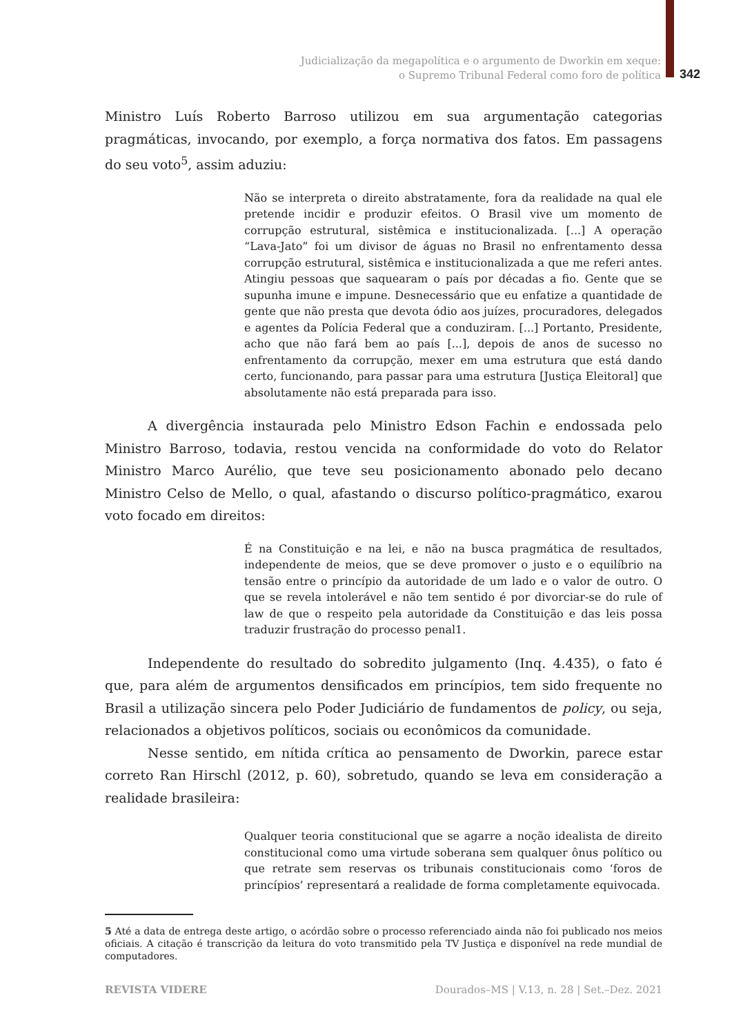Judicialização da megapolítica e o argumento de Dworkin em xeque:
o Supremo Tribunal Federal como foro de política
342
Ministro Luís Roberto Barroso utilizou em sua argumentação categorias pragmáticas, invocando, por exemplo, a força normativa dos fatos. Em passagens do seu voto<sup>5</sup>, assim aduziu:
Não se interpreta o direito abstratamente, fora da realidade na qual ele pretende incidir e produzir efeitos. O Brasil vive um momento de corrupção estrutural, sistêmica e institucionalizada. [...] A operação “Lava-Jato” foi um divisor de águas no Brasil no enfrentamento dessa corrupção estrutural, sistêmica e institucionalizada a que me referi antes. Atingiu pessoas que saquearam o país por décadas a fio. Gente que se supunha imune e impune. Desnecessário que eu enfatize a quantidade de gente que não presta que devota ódio aos juízes, procuradores, delegados e agentes da Polícia Federal que a conduziram. [...] Portanto, Presidente, acho que não fará bem ao país [...], depois de anos de sucesso no enfrentamento da corrupção, mexer em uma estrutura que está dando certo, funcionando, para passar para uma estrutura [Justiça Eleitoral] que absolutamente não está preparada para isso.
A divergência instaurada pelo Ministro Edson Fachin e endossada pelo Ministro Barroso, todavia, restou vencida na conformidade do voto do Relator Ministro Marco Aurélio, que teve seu posicionamento abonado pelo decano Ministro Celso de Mello, o qual, afastando o discurso político-pragmático, exarou voto focado em direitos:
É na Constituição e na lei, e não na busca pragmática de resultados, independente de meios, que se deve promover o justo e o equilíbrio na tensão entre o princípio da autoridade de um lado e o valor de outro. O que se revela intolerável e não tem sentido é por divorciar-se do rule of law de que o respeito pela autoridade da Constituição e das leis possa traduzir frustração do processo penal1.
Independente do resultado do sobredito julgamento (Inq. 4.435), o fato é que, para além de argumentos densificados em princípios, tem sido frequente no Brasil a utilização sincera pelo Poder Judiciário de fundamentos de policy, ou seja, relacionados a objetivos políticos, sociais ou econômicos da comunidade.
Nesse sentido, em nítida crítica ao pensamento de Dworkin, parece estar correto Ran Hirschl (2012, p. 60), sobretudo, quando se leva em consideração a realidade brasileira:
Qualquer teoria constitucional que se agarre a noção idealista de direito constitucional como uma virtude soberana sem qualquer ônus político ou que retrate sem reservas os tribunais constitucionais como ‘foros de princípios’ representará a realidade de forma completamente equivocada.
5 Até a data de entrega deste artigo, o acórdão sobre o processo referenciado ainda não foi publicado nos meios oficiais. A citação é transcrição da leitura do voto transmitido pela TV Justiça e disponível na rede mundial de computadores.
REVISTA VIDERE Dourados–MS | V.13, n. 28 | Set.–Dez. 2021